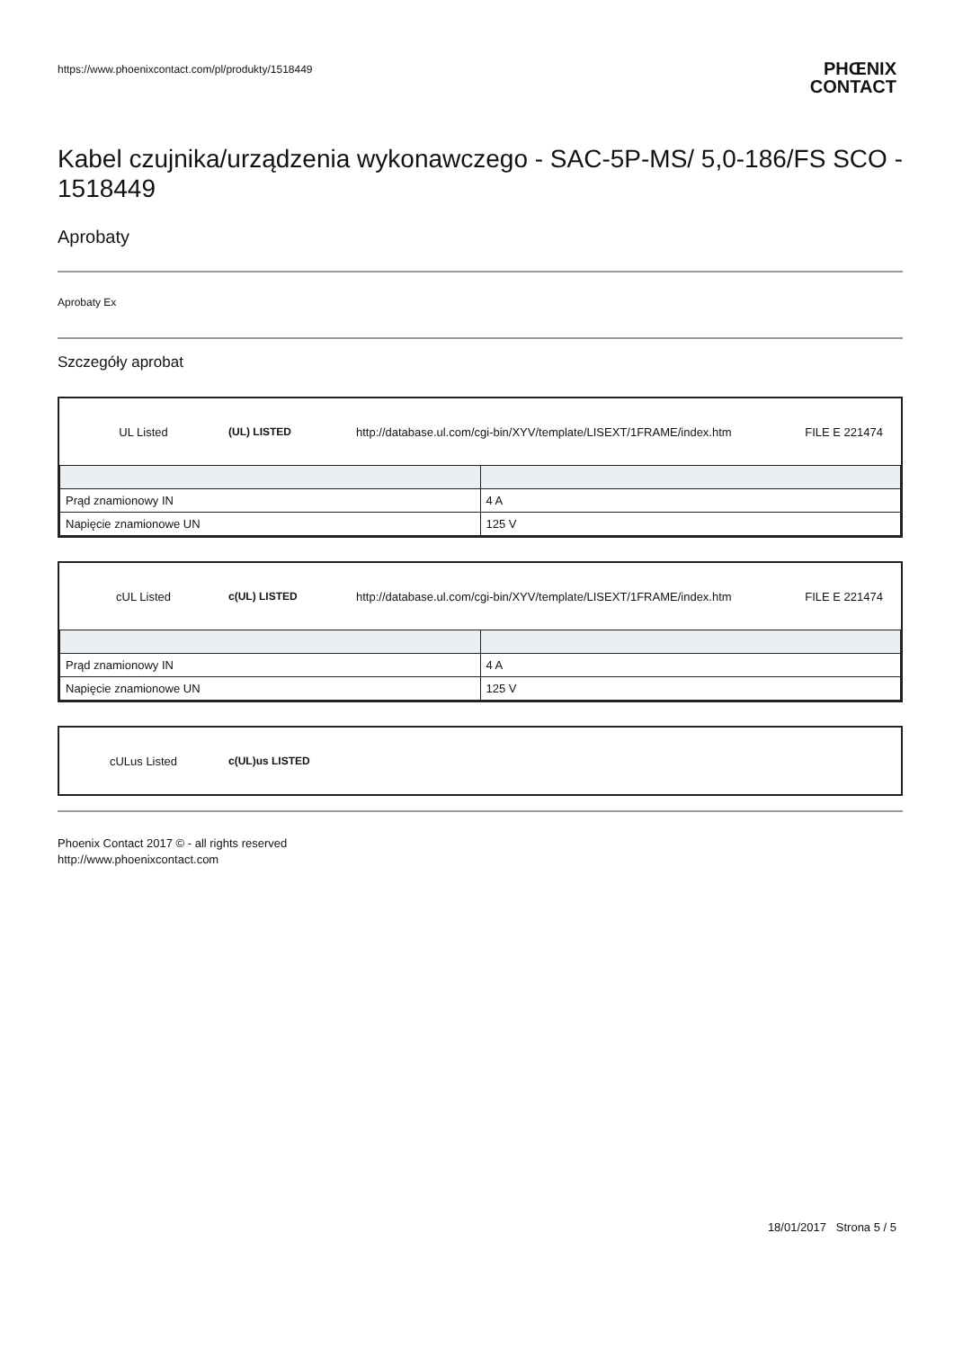https://www.phoenixcontact.com/pl/produkty/1518449
PHŒNIX
CONTACT
Kabel czujnika/urządzenia wykonawczego - SAC-5P-MS/ 5,0-186/FS SCO - 1518449
Aprobaty
Aprobaty Ex
Szczegóły aprobat
| UL Listed | (UL) LISTED | http://database.ul.com/cgi-bin/XYV/template/LISEXT/1FRAME/index.htm | FILE E 221474 |
| Prąd znamionowy IN | 4 A |
| Napięcie znamionowe UN | 125 V |
| cUL Listed | c(UL) LISTED | http://database.ul.com/cgi-bin/XYV/template/LISEXT/1FRAME/index.htm | FILE E 221474 |
| Prąd znamionowy IN | 4 A |
| Napięcie znamionowe UN | 125 V |
| cULus Listed | c(UL)us LISTED |
Phoenix Contact 2017 © - all rights reserved
http://www.phoenixcontact.com
18/01/2017 Strona 5 / 5